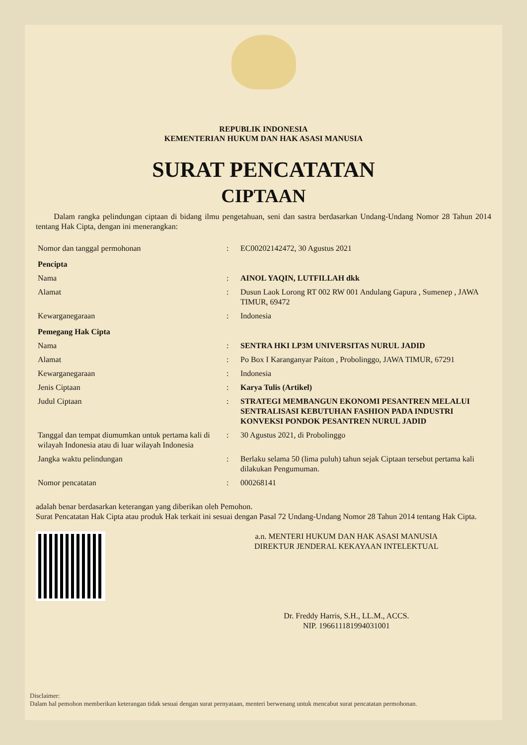REPUBLIK INDONESIA
KEMENTERIAN HUKUM DAN HAK ASASI MANUSIA
SURAT PENCATATAN
CIPTAAN
Dalam rangka pelindungan ciptaan di bidang ilmu pengetahuan, seni dan sastra berdasarkan Undang-Undang Nomor 28 Tahun 2014 tentang Hak Cipta, dengan ini menerangkan:
| Nomor dan tanggal permohonan | : | EC00202142472, 30 Agustus 2021 |
| Pencipta | | |
| Nama | : | AINOL YAQIN, LUTFILLAH dkk |
| Alamat | : | Dusun Laok Lorong RT 002 RW 001 Andulang Gapura , Sumenep , JAWA TIMUR, 69472 |
| Kewarganegaraan | : | Indonesia |
| Pemegang Hak Cipta | | |
| Nama | : | SENTRA HKI LP3M UNIVERSITAS NURUL JADID |
| Alamat | : | Po Box I Karanganyar Paiton , Probolinggo, JAWA TIMUR, 67291 |
| Kewarganegaraan | : | Indonesia |
| Jenis Ciptaan | : | Karya Tulis (Artikel) |
| Judul Ciptaan | : | STRATEGI MEMBANGUN EKONOMI PESANTREN MELALUI SENTRALISASI KEBUTUHAN FASHION PADA INDUSTRI KONVEKSI PONDOK PESANTREN NURUL JADID |
| Tanggal dan tempat diumumkan untuk pertama kali di wilayah Indonesia atau di luar wilayah Indonesia | : | 30 Agustus 2021, di Probolinggo |
| Jangka waktu pelindungan | : | Berlaku selama 50 (lima puluh) tahun sejak Ciptaan tersebut pertama kali dilakukan Pengumuman. |
| Nomor pencatatan | : | 000268141 |
adalah benar berdasarkan keterangan yang diberikan oleh Pemohon.
Surat Pencatatan Hak Cipta atau produk Hak terkait ini sesuai dengan Pasal 72 Undang-Undang Nomor 28 Tahun 2014 tentang Hak Cipta.
a.n. MENTERI HUKUM DAN HAK ASASI MANUSIA
DIREKTUR JENDERAL KEKAYAAN INTELEKTUAL
Dr. Freddy Harris, S.H., LL.M., ACCS.
NIP. 196611181994031001
Disclaimer:
Dalam hal pemohon memberikan keterangan tidak sesuai dengan surat pernyataan, menteri berwenang untuk mencabut surat pencatatan permohonan.